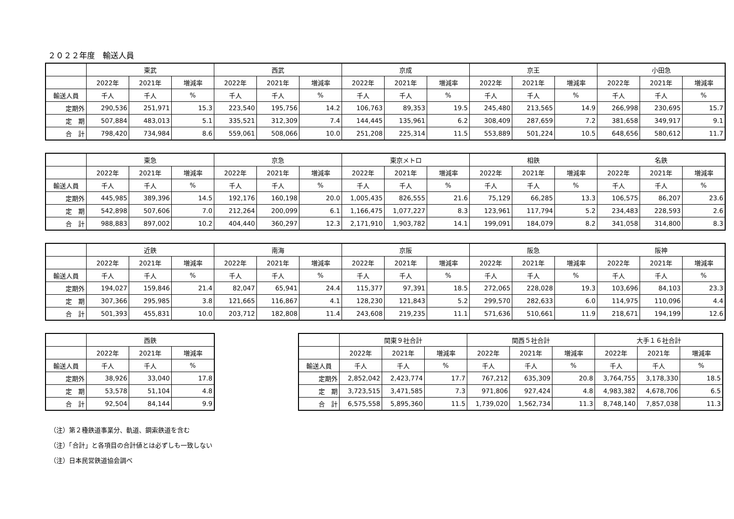２０２２年度　輸送人員
| | 東武 | | | 西武 | | | 京成 | | | 京王 | | | 小田急 | | |
| --- | --- | --- | --- | --- | --- | --- | --- | --- | --- | --- | --- | --- | --- | --- | --- |
| | 2022年 | 2021年 | 増減率 | 2022年 | 2021年 | 増減率 | 2022年 | 2021年 | 増減率 | 2022年 | 2021年 | 増減率 | 2022年 | 2021年 | 増減率 |
| 輸送人員 | 千人 | 千人 | % | 千人 | 千人 | % | 千人 | 千人 | % | 千人 | 千人 | % | 千人 | 千人 | % |
| 定期外 | 290,536 | 251,971 | 15.3 | 223,540 | 195,756 | 14.2 | 106,763 | 89,353 | 19.5 | 245,480 | 213,565 | 14.9 | 266,998 | 230,695 | 15.7 |
| 定 期 | 507,884 | 483,013 | 5.1 | 335,521 | 312,309 | 7.4 | 144,445 | 135,961 | 6.2 | 308,409 | 287,659 | 7.2 | 381,658 | 349,917 | 9.1 |
| 合 計 | 798,420 | 734,984 | 8.6 | 559,061 | 508,066 | 10.0 | 251,208 | 225,314 | 11.5 | 553,889 | 501,224 | 10.5 | 648,656 | 580,612 | 11.7 |
| | 東急 | | | 京急 | | | 東京メトロ | | | 相鉄 | | | 名鉄 | | |
| --- | --- | --- | --- | --- | --- | --- | --- | --- | --- | --- | --- | --- | --- | --- | --- |
| | 2022年 | 2021年 | 増減率 | 2022年 | 2021年 | 増減率 | 2022年 | 2021年 | 増減率 | 2022年 | 2021年 | 増減率 | 2022年 | 2021年 | 増減率 |
| 輸送人員 | 千人 | 千人 | % | 千人 | 千人 | % | 千人 | 千人 | % | 千人 | 千人 | % | 千人 | 千人 | % |
| 定期外 | 445,985 | 389,396 | 14.5 | 192,176 | 160,198 | 20.0 | 1,005,435 | 826,555 | 21.6 | 75,129 | 66,285 | 13.3 | 106,575 | 86,207 | 23.6 |
| 定 期 | 542,898 | 507,606 | 7.0 | 212,264 | 200,099 | 6.1 | 1,166,475 | 1,077,227 | 8.3 | 123,961 | 117,794 | 5.2 | 234,483 | 228,593 | 2.6 |
| 合 計 | 988,883 | 897,002 | 10.2 | 404,440 | 360,297 | 12.3 | 2,171,910 | 1,903,782 | 14.1 | 199,091 | 184,079 | 8.2 | 341,058 | 314,800 | 8.3 |
| | 近鉄 | | | 南海 | | | 京阪 | | | 阪急 | | | 阪神 | | |
| --- | --- | --- | --- | --- | --- | --- | --- | --- | --- | --- | --- | --- | --- | --- | --- |
| | 2022年 | 2021年 | 増減率 | 2022年 | 2021年 | 増減率 | 2022年 | 2021年 | 増減率 | 2022年 | 2021年 | 増減率 | 2022年 | 2021年 | 増減率 |
| 輸送人員 | 千人 | 千人 | % | 千人 | 千人 | % | 千人 | 千人 | % | 千人 | 千人 | % | 千人 | 千人 | % |
| 定期外 | 194,027 | 159,846 | 21.4 | 82,047 | 65,941 | 24.4 | 115,377 | 97,391 | 18.5 | 272,065 | 228,028 | 19.3 | 103,696 | 84,103 | 23.3 |
| 定 期 | 307,366 | 295,985 | 3.8 | 121,665 | 116,867 | 4.1 | 128,230 | 121,843 | 5.2 | 299,570 | 282,633 | 6.0 | 114,975 | 110,096 | 4.4 |
| 合 計 | 501,393 | 455,831 | 10.0 | 203,712 | 182,808 | 11.4 | 243,608 | 219,235 | 11.1 | 571,636 | 510,661 | 11.9 | 218,671 | 194,199 | 12.6 |
| | 西鉄 | | |
| --- | --- | --- | --- |
| | 2022年 | 2021年 | 増減率 |
| 輸送人員 | 千人 | 千人 | % |
| 定期外 | 38,926 | 33,040 | 17.8 |
| 定 期 | 53,578 | 51,104 | 4.8 |
| 合 計 | 92,504 | 84,144 | 9.9 |
| | 関東９社合計 | | | 関西５社合計 | | | 大手１６社合計 | | |
| --- | --- | --- | --- | --- | --- | --- | --- | --- | --- |
| | 2022年 | 2021年 | 増減率 | 2022年 | 2021年 | 増減率 | 2022年 | 2021年 | 増減率 |
| 輸送人員 | 千人 | 千人 | % | 千人 | 千人 | % | 千人 | 千人 | % |
| 定期外 | 2,852,042 | 2,423,774 | 17.7 | 767,212 | 635,309 | 20.8 | 3,764,755 | 3,178,330 | 18.5 |
| 定 期 | 3,723,515 | 3,471,585 | 7.3 | 971,806 | 927,424 | 4.8 | 4,983,382 | 4,678,706 | 6.5 |
| 合 計 | 6,575,558 | 5,895,360 | 11.5 | 1,739,020 | 1,562,734 | 11.3 | 8,748,140 | 7,857,038 | 11.3 |
（注）第２種鉄道事業分、軌道、鋼索鉄道を含む
（注）「合計」と各項目の合計値とは必ずしも一致しない
（注）日本民営鉄道協会調べ